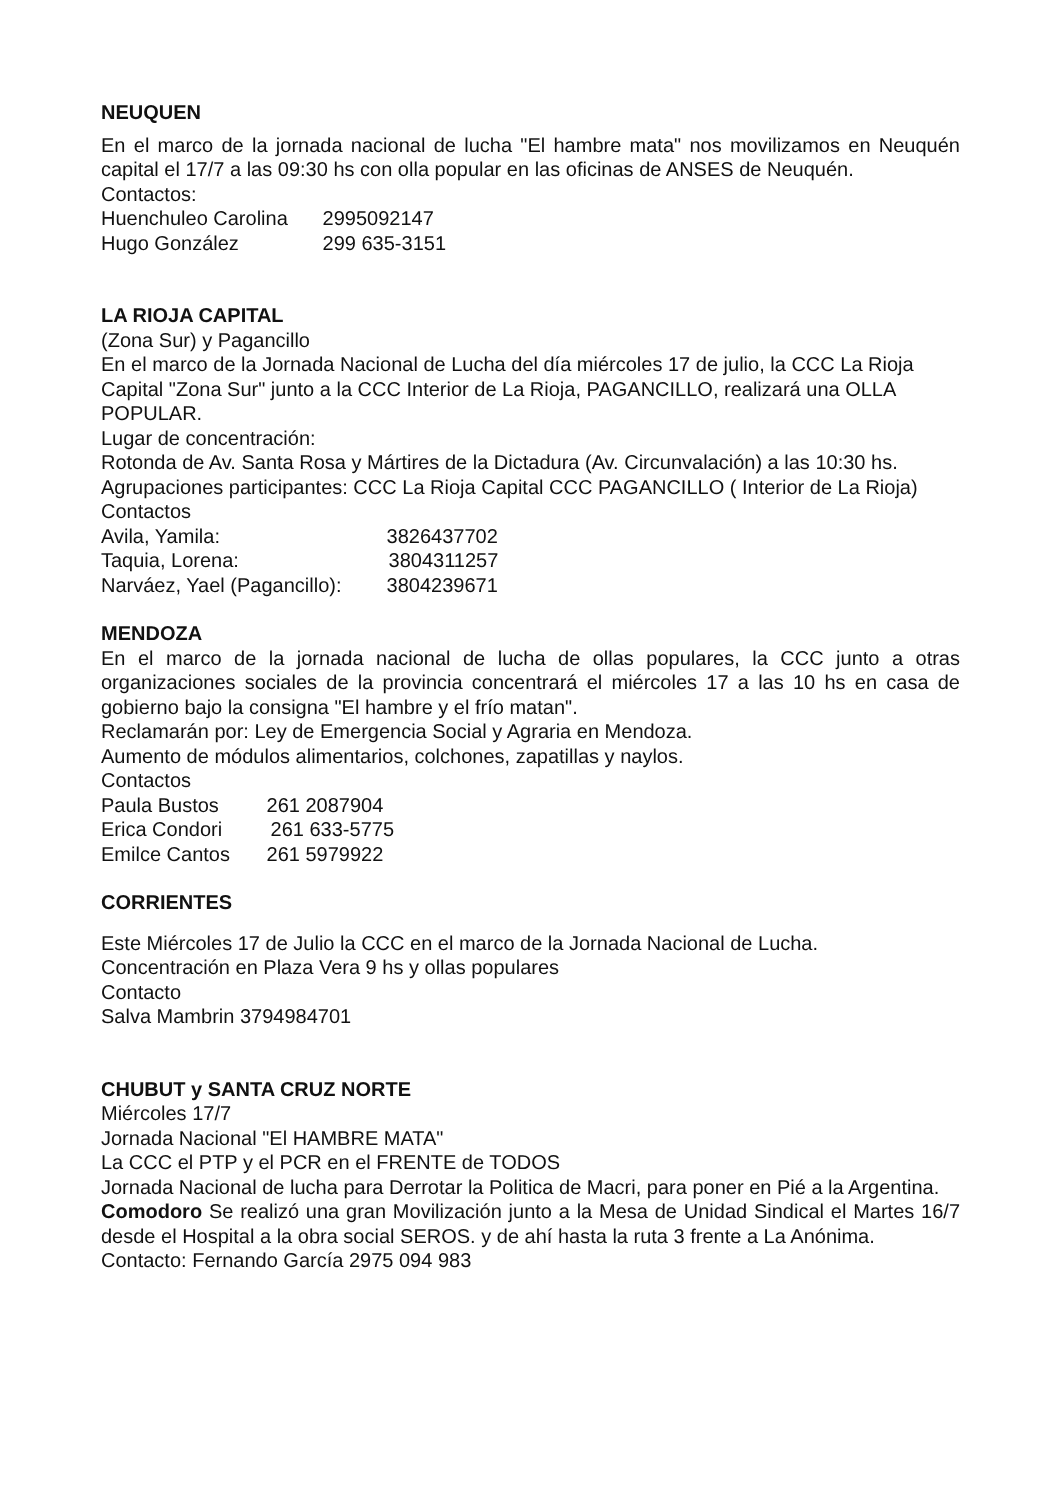NEUQUEN
En el marco de la jornada nacional de lucha "El hambre mata" nos movilizamos en Neuquén capital el 17/7 a las 09:30 hs con olla popular en las oficinas de ANSES de Neuquén.
Contactos:
Huenchuleo Carolina 2995092147
Hugo González 299 635-3151
LA RIOJA CAPITAL
(Zona Sur) y Pagancillo
En el marco de la Jornada Nacional de Lucha del día miércoles 17 de julio, la CCC La Rioja Capital "Zona Sur" junto a la CCC Interior de La Rioja, PAGANCILLO, realizará una OLLA POPULAR.
Lugar de concentración:
Rotonda de Av. Santa Rosa y Mártires de la Dictadura (Av. Circunvalación) a las 10:30 hs.
Agrupaciones participantes: CCC La Rioja Capital CCC PAGANCILLO ( Interior de La Rioja)
Contactos
Avila, Yamila: 3826437702
Taquia, Lorena: 3804311257
Narváez, Yael (Pagancillo): 3804239671
MENDOZA
En el marco de la jornada nacional de lucha de ollas populares, la CCC junto a otras organizaciones sociales de la provincia concentrará el miércoles 17 a las 10 hs en casa de gobierno bajo la consigna "El hambre y el frío matan".
Reclamarán por: Ley de Emergencia Social y Agraria en Mendoza.
Aumento de módulos alimentarios, colchones, zapatillas y naylos.
Contactos
Paula Bustos 261 2087904
Erica Condori 261 633-5775
Emilce Cantos 261 5979922
CORRIENTES
Este Miércoles 17 de Julio la CCC en el marco de la Jornada Nacional de Lucha.
Concentración en Plaza Vera 9 hs y ollas populares
Contacto
Salva Mambrin 3794984701
CHUBUT y SANTA CRUZ NORTE
Miércoles 17/7
Jornada Nacional "El HAMBRE MATA"
La CCC el PTP y el PCR en el FRENTE de TODOS
Jornada Nacional de lucha para Derrotar la Politica de Macri, para poner en Pié a la Argentina.
Comodoro Se realizó una gran Movilización junto a la Mesa de Unidad Sindical el Martes 16/7 desde el Hospital a la obra social SEROS. y de ahí hasta la ruta 3 frente a La Anónima.
Contacto: Fernando García 2975 094 983